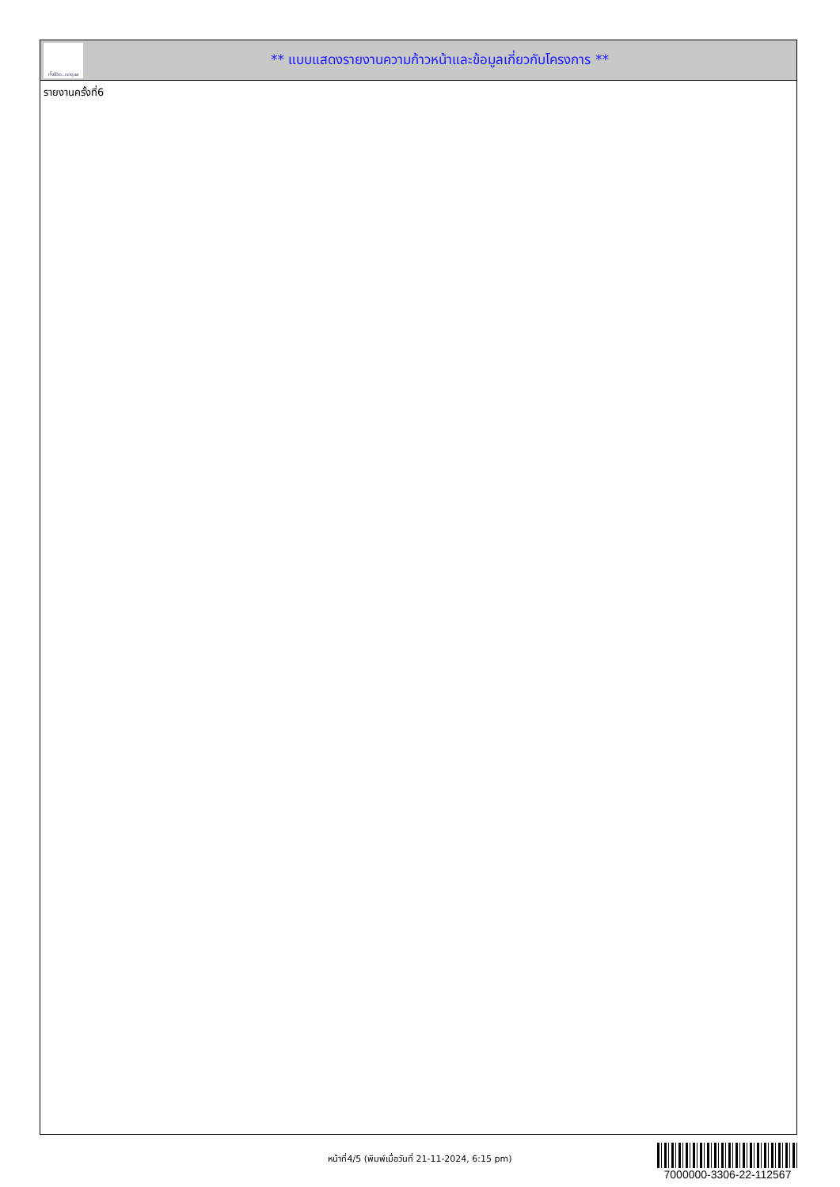ทั้งชีวิต..เราดูแล
** แบบแสดงรายงานความก้าวหน้าและข้อมูลเกี่ยวกับโครงการ **
รายงานครั้งที่6
หน้าที่4/5 (พิมพ์เมื่อวันที่ 21-11-2024, 6:15 pm)
7000000-3306-22-112567